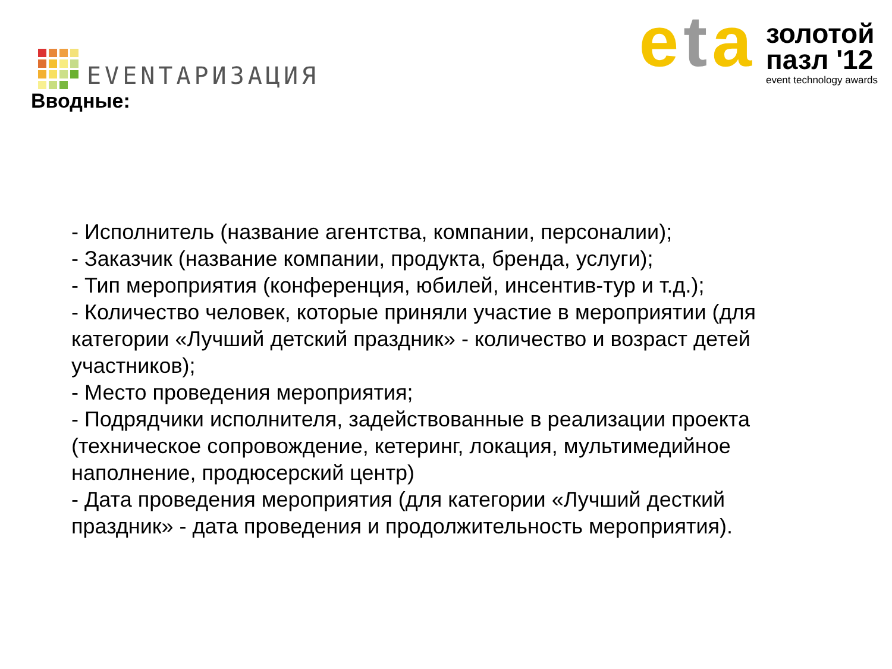EVENTАРИЗАЦИЯ
eta
золотой
пазл '12
event technology awards
Вводные:
- Исполнитель (название агентства, компании, персоналии);
- Заказчик (название компании, продукта, бренда, услуги);
- Тип мероприятия (конференция, юбилей, инсентив-тур и т.д.);
- Количество человек, которые приняли участие в мероприятии (для категории «Лучший детский праздник» - количество и возраст детей участников);
- Место проведения мероприятия;
- Подрядчики исполнителя, задействованные в реализации проекта (техническое сопровождение, кетеринг, локация, мультимедийное наполнение, продюсерский центр)
- Дата проведения мероприятия (для категории «Лучший десткий праздник» - дата проведения и продолжительность мероприятия).